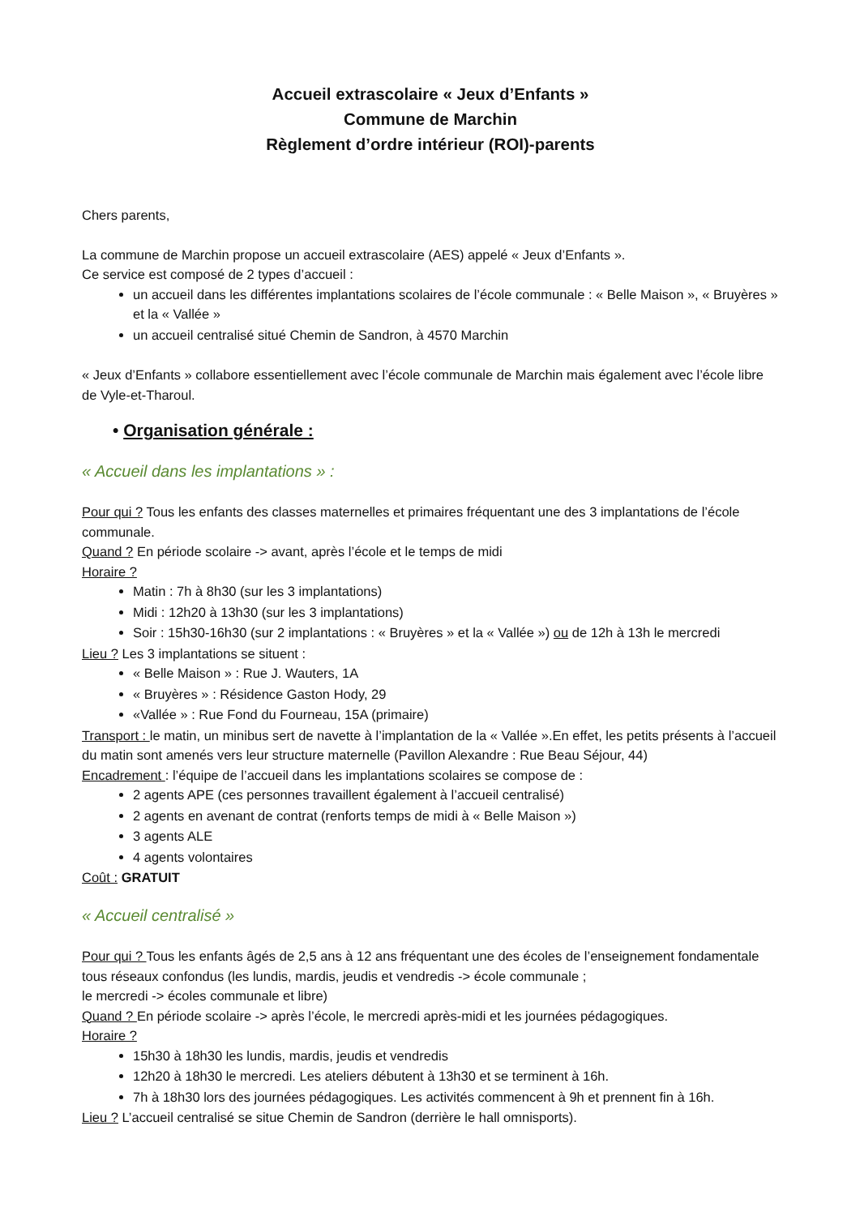Accueil extrascolaire « Jeux d’Enfants »
Commune de Marchin
Règlement d’ordre intérieur (ROI)-parents
Chers parents,
La commune de Marchin propose un accueil extrascolaire (AES) appelé « Jeux d’Enfants ».
Ce service est composé de 2 types d’accueil :
un accueil dans les différentes implantations scolaires de l’école communale : « Belle Maison », « Bruyères » et la « Vallée »
un accueil centralisé situé Chemin de Sandron, à 4570 Marchin
« Jeux d’Enfants » collabore essentiellement avec l’école communale de Marchin mais également avec l’école libre de Vyle-et-Tharoul.
• Organisation générale :
« Accueil dans les implantations » :
Pour qui ? Tous les enfants des classes maternelles et primaires fréquentant une des 3 implantations de l’école communale.
Quand ? En période scolaire -> avant, après l’école et le temps de midi
Horaire ?
Matin : 7h à 8h30 (sur les 3 implantations)
Midi : 12h20 à 13h30 (sur les 3 implantations)
Soir : 15h30-16h30 (sur 2 implantations : « Bruyères » et la « Vallée ») ou de 12h à 13h le mercredi
Lieu ? Les 3 implantations se situent :
« Belle Maison » : Rue J. Wauters, 1A
« Bruyères » : Résidence Gaston Hody, 29
«Vallée » : Rue Fond du Fourneau, 15A (primaire)
Transport : le matin, un minibus sert de navette à l’implantation de la « Vallée ».En effet, les petits présents à l’accueil du matin sont amenés vers leur structure maternelle (Pavillon Alexandre : Rue Beau Séjour, 44)
Encadrement : l’équipe de l’accueil dans les implantations scolaires se compose de :
2 agents APE (ces personnes travaillent également à l’accueil centralisé)
2 agents en avenant de contrat (renforts temps de midi à « Belle Maison »)
3 agents ALE
4 agents volontaires
Coût : GRATUIT
« Accueil centralisé »
Pour qui ? Tous les enfants âgés de 2,5 ans à 12 ans fréquentant une des écoles de l’enseignement fondamentale tous réseaux confondus (les lundis, mardis, jeudis et vendredis -> école communale ;
le mercredi -> écoles communale et libre)
Quand ? En période scolaire -> après l’école, le mercredi après-midi et les journées pédagogiques.
Horaire ?
15h30 à 18h30 les lundis, mardis, jeudis et vendredis
12h20 à 18h30 le mercredi. Les ateliers débutent à 13h30 et se terminent à 16h.
7h à 18h30 lors des journées pédagogiques. Les activités commencent à 9h et prennent fin à 16h.
Lieu ? L’accueil centralisé se situe Chemin de Sandron (derrière le hall omnisports).